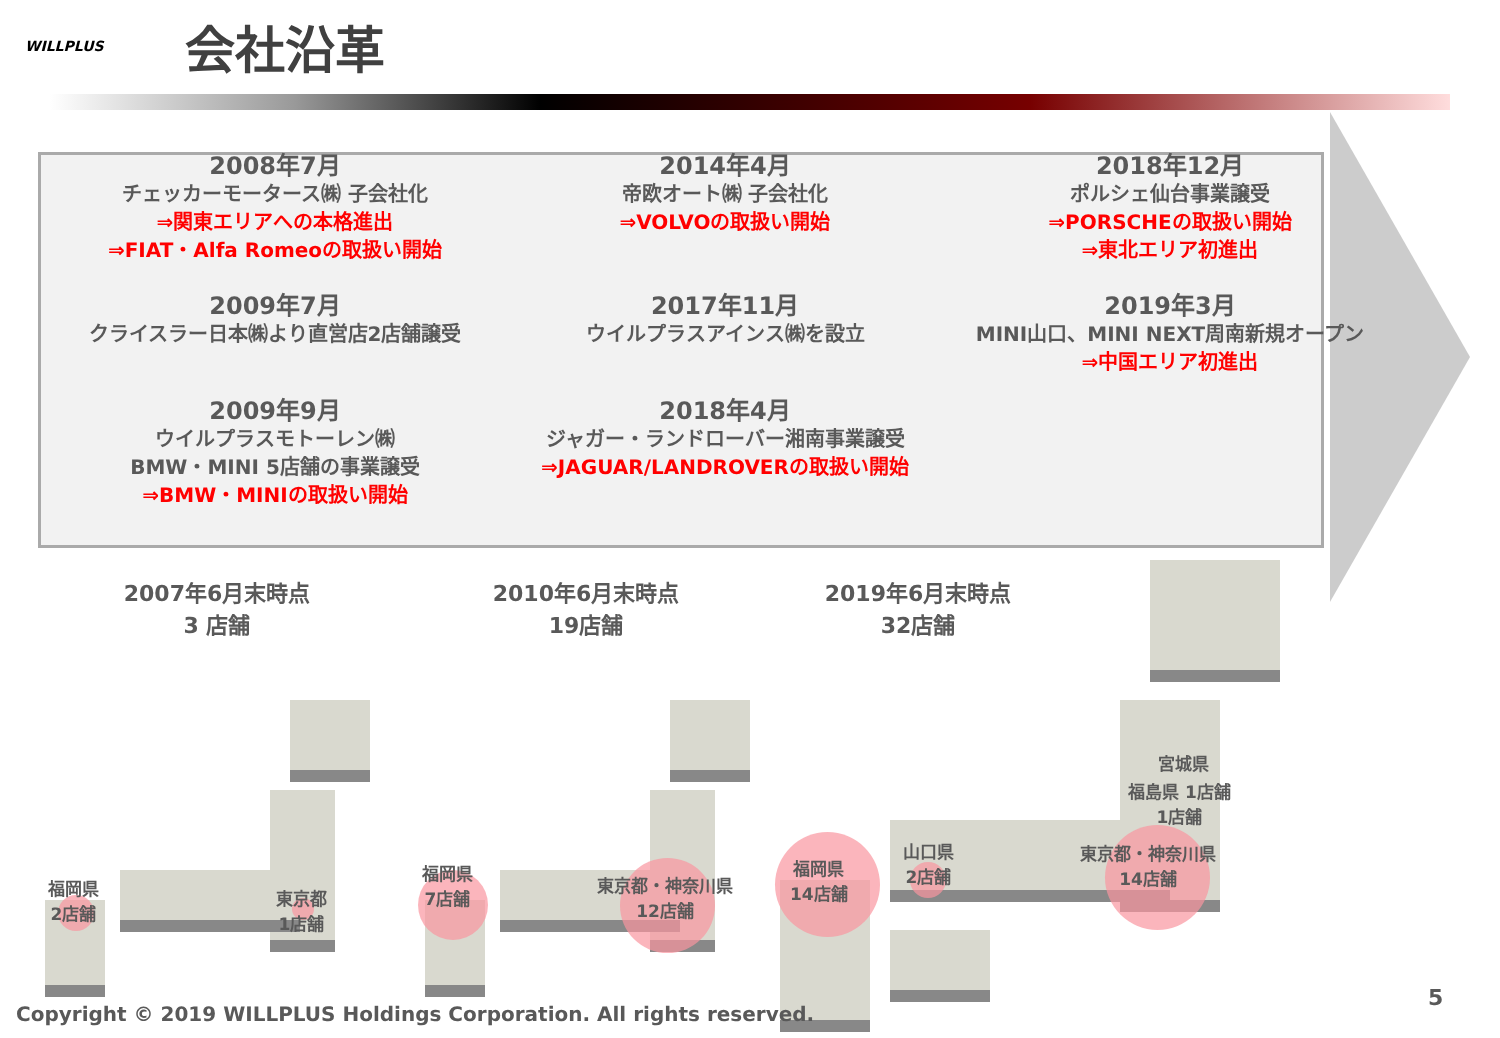WILLPLUS
会社沿革
2008年7月
チェッカーモータース㈱ 子会社化
⇒関東エリアへの本格進出
⇒FIAT・Alfa Romeoの取扱い開始
2014年4月
帝欧オート㈱ 子会社化
⇒VOLVOの取扱い開始
2018年12月
ポルシェ仙台事業譲受
⇒PORSCHEの取扱い開始
⇒東北エリア初進出
2009年7月
クライスラー日本㈱より直営店2店舗譲受
2017年11月
ウイルプラスアインス㈱を設立
2019年3月
MINI山口、MINI NEXT周南新規オープン
⇒中国エリア初進出
2009年9月
ウイルプラスモトーレン㈱
BMW・MINI 5店舗の事業譲受
⇒BMW・MINIの取扱い開始
2018年4月
ジャガー・ランドローバー湘南事業譲受
⇒JAGUAR/LANDROVERの取扱い開始
2007年6月末時点
3 店舗
2010年6月末時点
19店舗
2019年6月末時点
32店舗
福岡県
2店舗
東京都
1店舗
福岡県
7店舗
東京都・神奈川県
12店舗
福岡県
14店舗
山口県
2店舗
宮城県
福島県 1店舗
1店舗
東京都・神奈川県
14店舗
Copyright © 2019 WILLPLUS Holdings Corporation. All rights reserved.
5